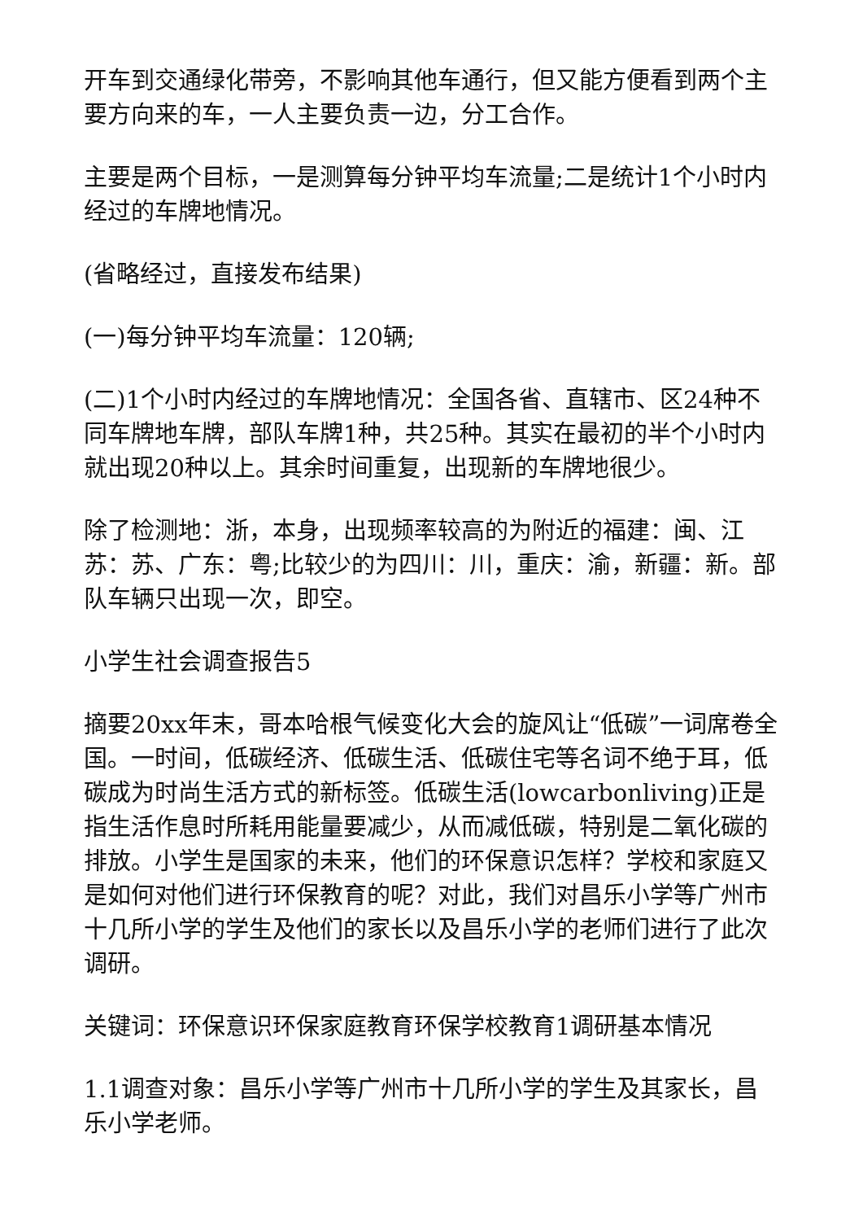开车到交通绿化带旁，不影响其他车通行，但又能方便看到两个主要方向来的车，一人主要负责一边，分工合作。
主要是两个目标，一是测算每分钟平均车流量;二是统计1个小时内经过的车牌地情况。
(省略经过，直接发布结果)
(一)每分钟平均车流量：120辆;
(二)1个小时内经过的车牌地情况：全国各省、直辖市、区24种不同车牌地车牌，部队车牌1种，共25种。其实在最初的半个小时内就出现20种以上。其余时间重复，出现新的车牌地很少。
除了检测地：浙，本身，出现频率较高的为附近的福建：闽、江苏：苏、广东：粤;比较少的为四川：川，重庆：渝，新疆：新。部队车辆只出现一次，即空。
小学生社会调查报告5
摘要20xx年末，哥本哈根气候变化大会的旋风让“低碳”一词席卷全国。一时间，低碳经济、低碳生活、低碳住宅等名词不绝于耳，低碳成为时尚生活方式的新标签。低碳生活(lowcarbonliving)正是指生活作息时所耗用能量要减少，从而减低碳，特别是二氧化碳的排放。小学生是国家的未来，他们的环保意识怎样？学校和家庭又是如何对他们进行环保教育的呢？对此，我们对昌乐小学等广州市十几所小学的学生及他们的家长以及昌乐小学的老师们进行了此次调研。
关键词：环保意识环保家庭教育环保学校教育1调研基本情况
1.1调查对象：昌乐小学等广州市十几所小学的学生及其家长，昌乐小学老师。